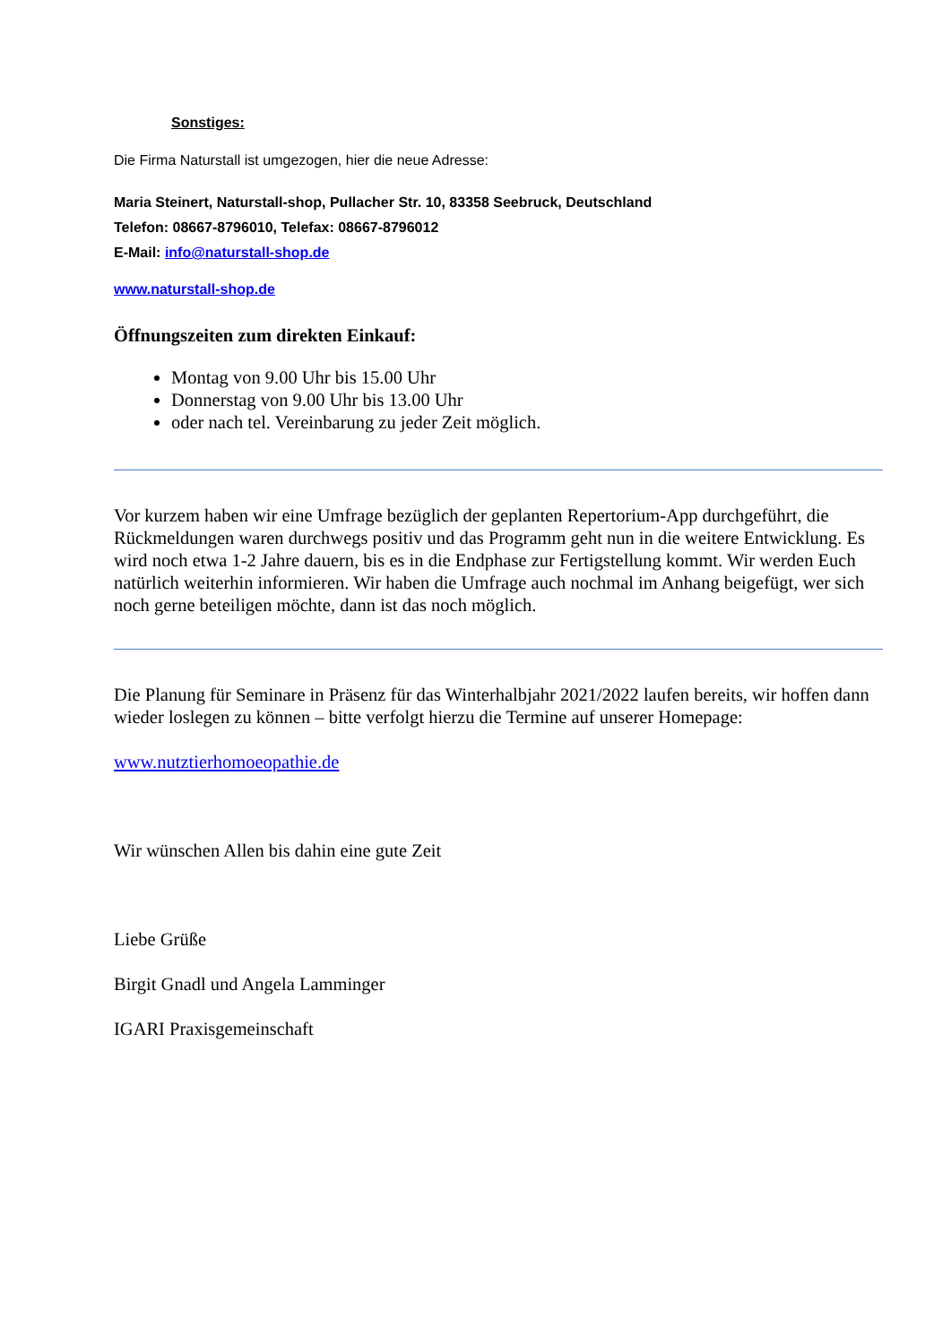Sonstiges:
Die Firma Naturstall ist umgezogen, hier die neue Adresse:
Maria Steinert, Naturstall-shop, Pullacher Str. 10, 83358 Seebruck, Deutschland
Telefon: 08667-8796010, Telefax: 08667-8796012
E-Mail: info@naturstall-shop.de
www.naturstall-shop.de
Öffnungszeiten zum direkten Einkauf:
Montag von 9.00 Uhr bis 15.00 Uhr
Donnerstag von 9.00 Uhr bis 13.00 Uhr
oder nach tel. Vereinbarung zu jeder Zeit möglich.
Vor kurzem haben wir eine Umfrage bezüglich der geplanten Repertorium-App durchgeführt, die Rückmeldungen waren durchwegs positiv und das Programm geht nun in die weitere Entwicklung. Es wird noch etwa 1-2 Jahre dauern, bis es in die Endphase zur Fertigstellung kommt. Wir werden Euch natürlich weiterhin informieren. Wir haben die Umfrage auch nochmal im Anhang beigefügt, wer sich noch gerne beteiligen möchte, dann ist das noch möglich.
Die Planung für Seminare in Präsenz für das Winterhalbjahr 2021/2022 laufen bereits, wir hoffen dann wieder loslegen zu können – bitte verfolgt hierzu die Termine auf unserer Homepage:
www.nutztierhomoeopathie.de
Wir wünschen Allen bis dahin eine gute Zeit
Liebe Grüße
Birgit Gnadl und Angela Lamminger
IGARI Praxisgemeinschaft